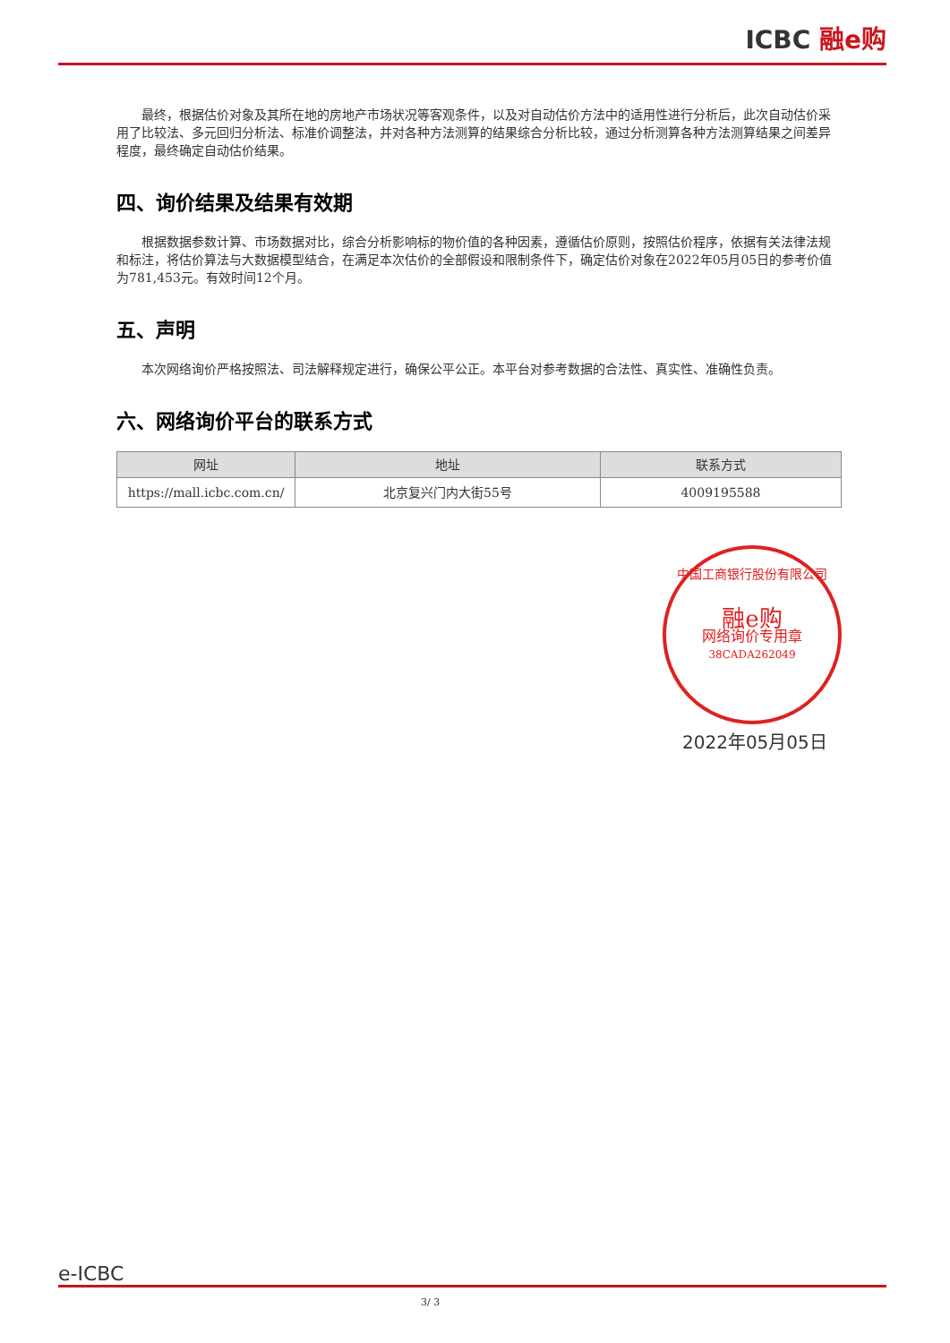ICBC 融e购
最终，根据估价对象及其所在地的房地产市场状况等客观条件，以及对自动估价方法中的适用性进行分析后，此次自动估价采用了比较法、多元回归分析法、标准价调整法，并对各种方法测算的结果综合分析比较，通过分析测算各种方法测算结果之间差异程度，最终确定自动估价结果。
四、询价结果及结果有效期
根据数据参数计算、市场数据对比，综合分析影响标的物价值的各种因素，遵循估价原则，按照估价程序，依据有关法律法规和标注，将估价算法与大数据模型结合，在满足本次估价的全部假设和限制条件下，确定估价对象在2022年05月05日的参考价值为781,453元。有效时间12个月。
五、声明
本次网络询价严格按照法、司法解释规定进行，确保公平公正。本平台对参考数据的合法性、真实性、准确性负责。
六、网络询价平台的联系方式
| 网址 | 地址 | 联系方式 |
| --- | --- | --- |
| https://mall.icbc.com.cn/ | 北京复兴门内大街55号 | 4009195588 |
中国工商银行股份有限公司
融e购
网络询价专用章
38CADA262049
2022年05月05日
e-ICBC
3/ 3